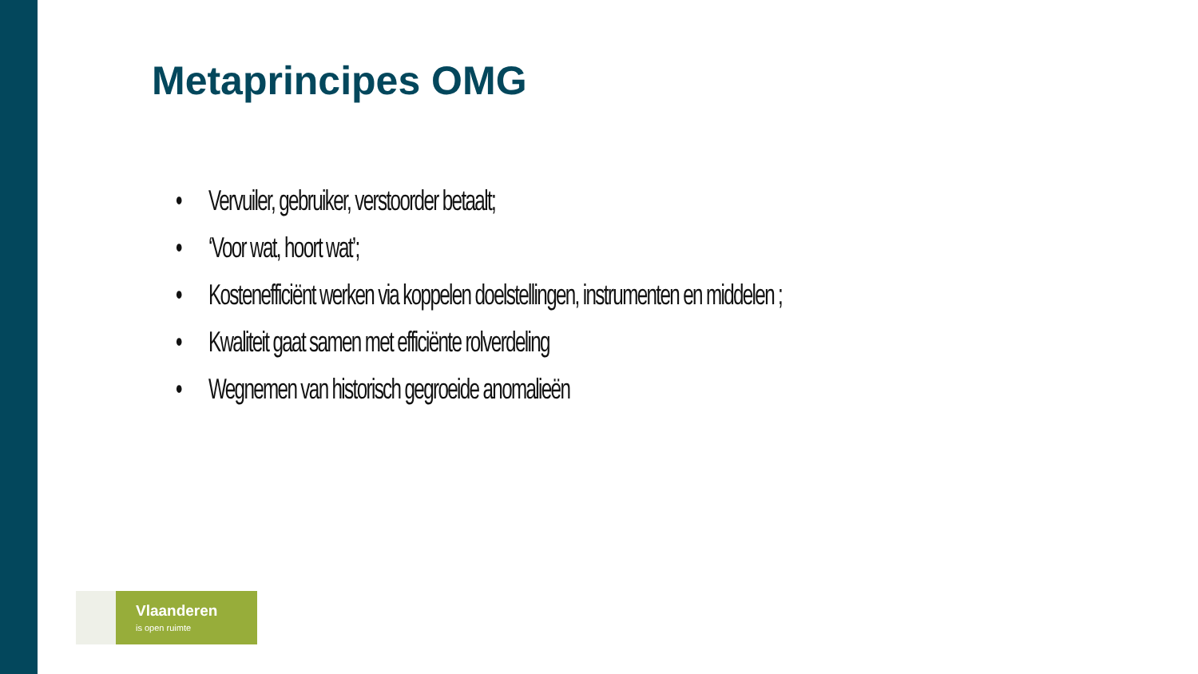Metaprincipes OMG
• Vervuiler, gebruiker, verstoorder betaalt;
• ‘Voor wat, hoort wat’;
• Kostenefficiënt werken via koppelen doelstellingen, instrumenten en middelen ;
• Kwaliteit gaat samen met efficiënte rolverdeling
• Wegnemen van historisch gegroeide anomalieën
Vlaanderen
is open ruimte